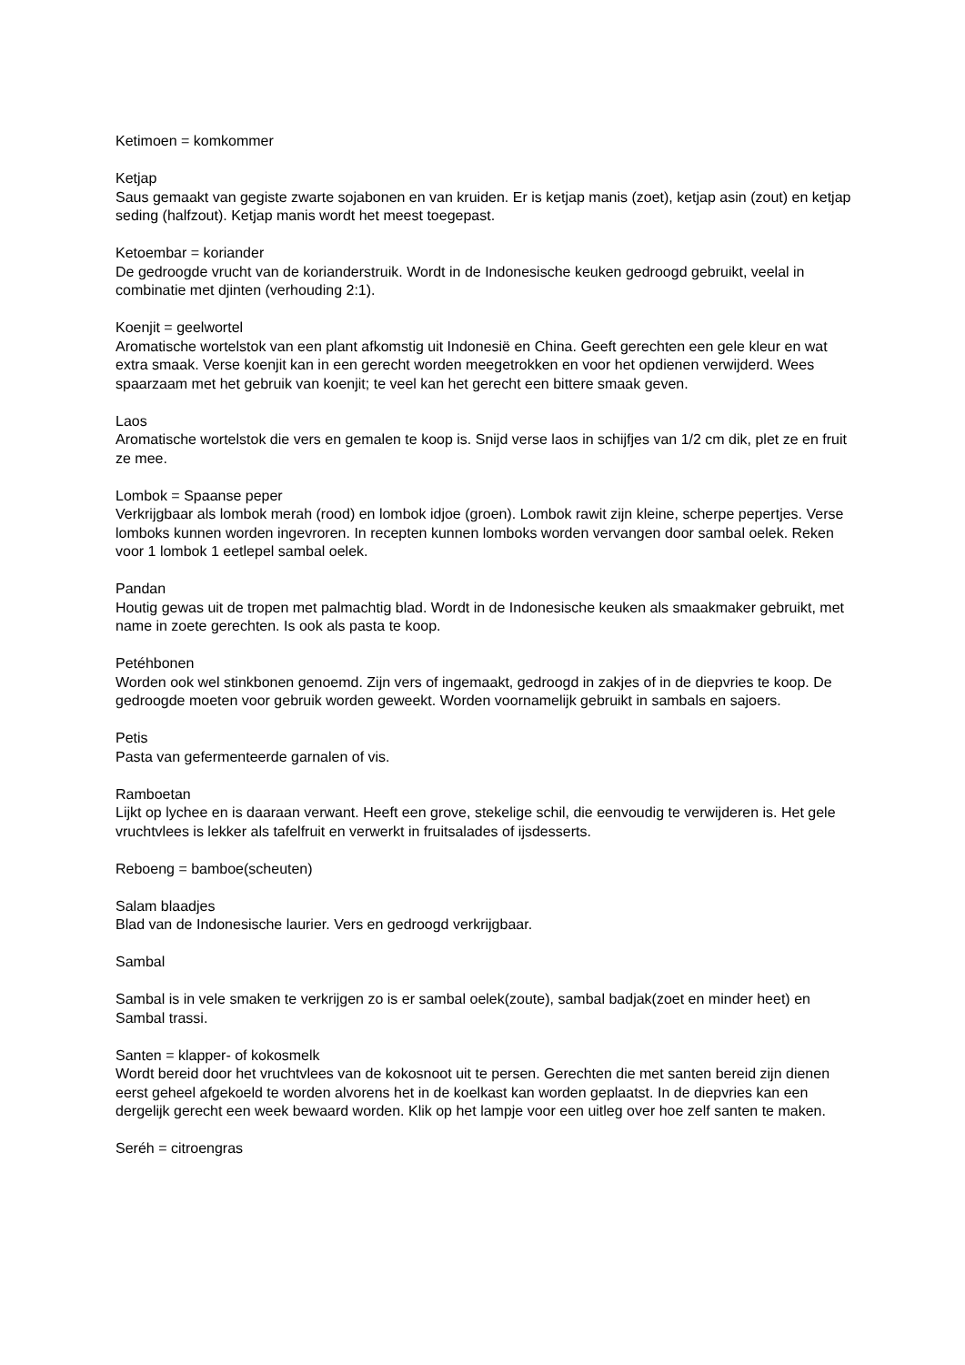Ketimoen = komkommer
Ketjap
Saus gemaakt van gegiste zwarte sojabonen en van kruiden. Er is ketjap manis (zoet), ketjap asin (zout) en ketjap seding (halfzout). Ketjap manis wordt het meest toegepast.
Ketoembar = koriander
De gedroogde vrucht van de korianderstruik. Wordt in de Indonesische keuken gedroogd gebruikt, veelal in combinatie met djinten (verhouding 2:1).
Koenjit = geelwortel
Aromatische wortelstok van een plant afkomstig uit Indonesië en China. Geeft gerechten een gele kleur en wat extra smaak. Verse koenjit kan in een gerecht worden meegetrokken en voor het opdienen verwijderd. Wees spaarzaam met het gebruik van koenjit; te veel kan het gerecht een bittere smaak geven.
Laos
Aromatische wortelstok die vers en gemalen te koop is. Snijd verse laos in schijfjes van 1/2 cm dik, plet ze en fruit ze mee.
Lombok = Spaanse peper
Verkrijgbaar als lombok merah (rood) en lombok idjoe (groen). Lombok rawit zijn kleine, scherpe pepertjes. Verse lomboks kunnen worden ingevroren. In recepten kunnen lomboks worden vervangen door sambal oelek. Reken voor 1 lombok 1 eetlepel sambal oelek.
Pandan
Houtig gewas uit de tropen met palmachtig blad. Wordt in de Indonesische keuken als smaakmaker gebruikt, met name in zoete gerechten. Is ook als pasta te koop.
Petéhbonen
Worden ook wel stinkbonen genoemd. Zijn vers of ingemaakt, gedroogd in zakjes of in de diepvries te koop. De gedroogde moeten voor gebruik worden geweekt. Worden voornamelijk gebruikt in sambals en sajoers.
Petis
Pasta van gefermenteerde garnalen of vis.
Ramboetan
Lijkt op lychee en is daaraan verwant. Heeft een grove, stekelige schil, die eenvoudig te verwijderen is. Het gele vruchtvlees is lekker als tafelfruit en verwerkt in fruitsalades of ijsdesserts.
Reboeng = bamboe(scheuten)
Salam blaadjes
Blad van de Indonesische laurier. Vers en gedroogd verkrijgbaar.
Sambal
Sambal is in vele smaken te verkrijgen zo is er sambal oelek(zoute), sambal badjak(zoet en minder heet) en Sambal trassi.
Santen = klapper- of kokosmelk
Wordt bereid door het vruchtvlees van de kokosnoot uit te persen. Gerechten die met santen bereid zijn dienen eerst geheel afgekoeld te worden alvorens het in de koelkast kan worden geplaatst. In de diepvries kan een dergelijk gerecht een week bewaard worden. Klik op het lampje voor een uitleg over hoe zelf santen te maken.
Seréh = citroengras